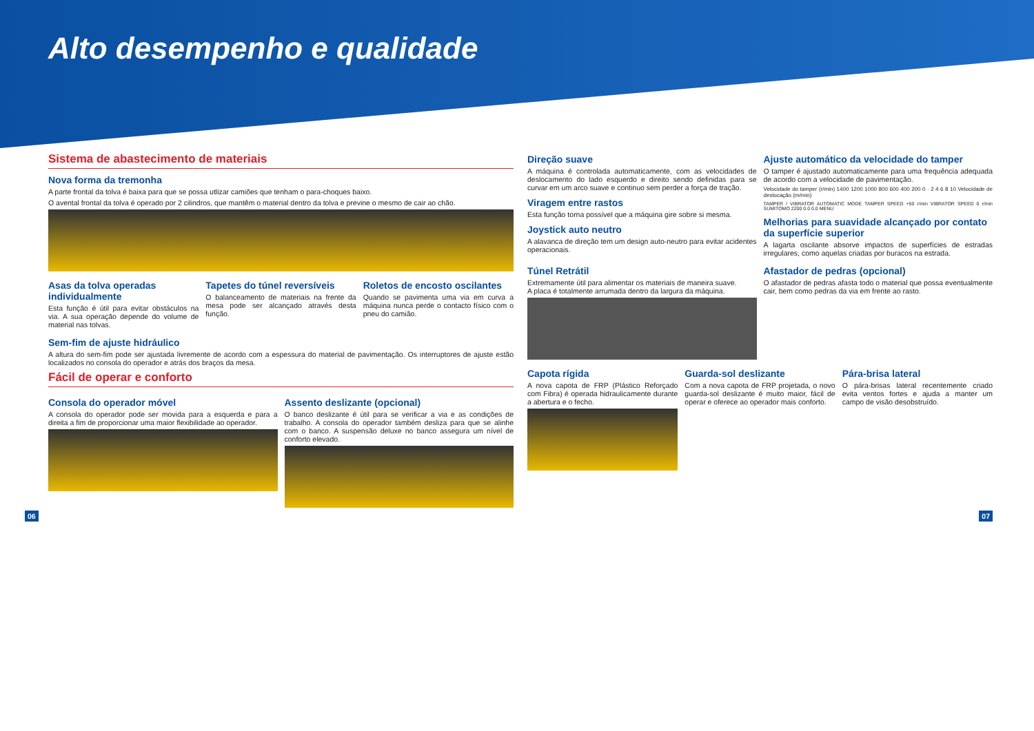Alto desempenho e qualidade
Sistema de abastecimento de materiais
Nova forma da tremonha
A parte frontal da tolva é baixa para que se possa utlizar camiões que tenham o para-choques baixo.
O avental frontal da tolva é operado por 2 cilindros, que mantêm o material dentro da tolva e previne o mesmo de cair ao chão.
Asas da tolva operadas individualmente
Esta função é útil para evitar obstáculos na via. A sua operação depende do volume de material nas tolvas.
Tapetes do túnel reversíveis
O balanceamento de materiais na frente da mesa pode ser alcançado através desta função.
Roletos de encosto oscilantes
Quando se pavimenta uma via em curva a máquina nunca perde o contacto físico com o pneu do camião.
Sem-fim de ajuste hidráulico
A altura do sem-fim pode ser ajustada livremente de acordo com a espessura do material de pavimentação. Os interruptores de ajuste estão localizados no consola do operador e atrás dos braços da mesa.
Fácil de operar e conforto
Consola do operador móvel
A consola do operador pode ser movida para a esquerda e para a direita a fim de proporcionar uma maior flexibilidade ao operador.
Assento deslizante (opcional)
O banco deslizante é útil para se verificar a via e as condições de trabalho. A consola do operador também desliza para que se alinhe com o banco. A suspensão deluxe no banco assegura um nível de conforto elevado.
Direção suave
A máquina é controlada automaticamente, com as velocidades de deslocamento do lado esquerdo e direito sendo definidas para se curvar em um arco suave e continuo sem perder a força de tração.
Viragem entre rastos
Esta função torna possível que a máquina gire sobre si mesma.
Joystick auto neutro
A alavanca de direção tem um design auto-neutro para evitar acidentes operacionais.
Ajuste automático da velocidade do tamper
O tamper é ajustado automaticamente para uma frequência adequada de acordo com a velocidade de pavimentação.
Velocidade do tamper (r/min) 1400 1200 1000 800 600 400 200 0 · 2 4 6 8 10 Velocidade de deslocação (m/min)
TAMPER / VIBRATOR AUTOMATIC MODE TAMPER SPEED +50 r/min VIBRATOR SPEED 0 r/min SUMITOMO 2200 0.0 0.0 MENU
Melhorias para suavidade alcançado por contato da superfície superior
A lagarta oscilante absorve impactos de superfícies de estradas irregulares, como aquelas criadas por buracos na estrada.
Túnel Retrátil
Extremamente útil para alimentar os materiais de maneira suave.
A placa é totalmente arrumada dentro da largura da máquina.
Afastador de pedras (opcional)
O afastador de pedras afasta todo o material que possa eventualmente cair, bem como pedras da via em frente ao rasto.
Capota rígida
A nova capota de FRP (Plástico Reforçado com Fibra) é operada hidraulicamente durante a abertura e o fecho.
Guarda-sol deslizante
Com a nova capota de FRP projetada, o novo guarda-sol deslizante é muito maior, fácil de operar e oferece ao operador mais conforto.
Pára-brisa lateral
O pára-brisas lateral recentemente criado evita ventos fortes e ajuda a manter um campo de visão desobstruído.
06 07